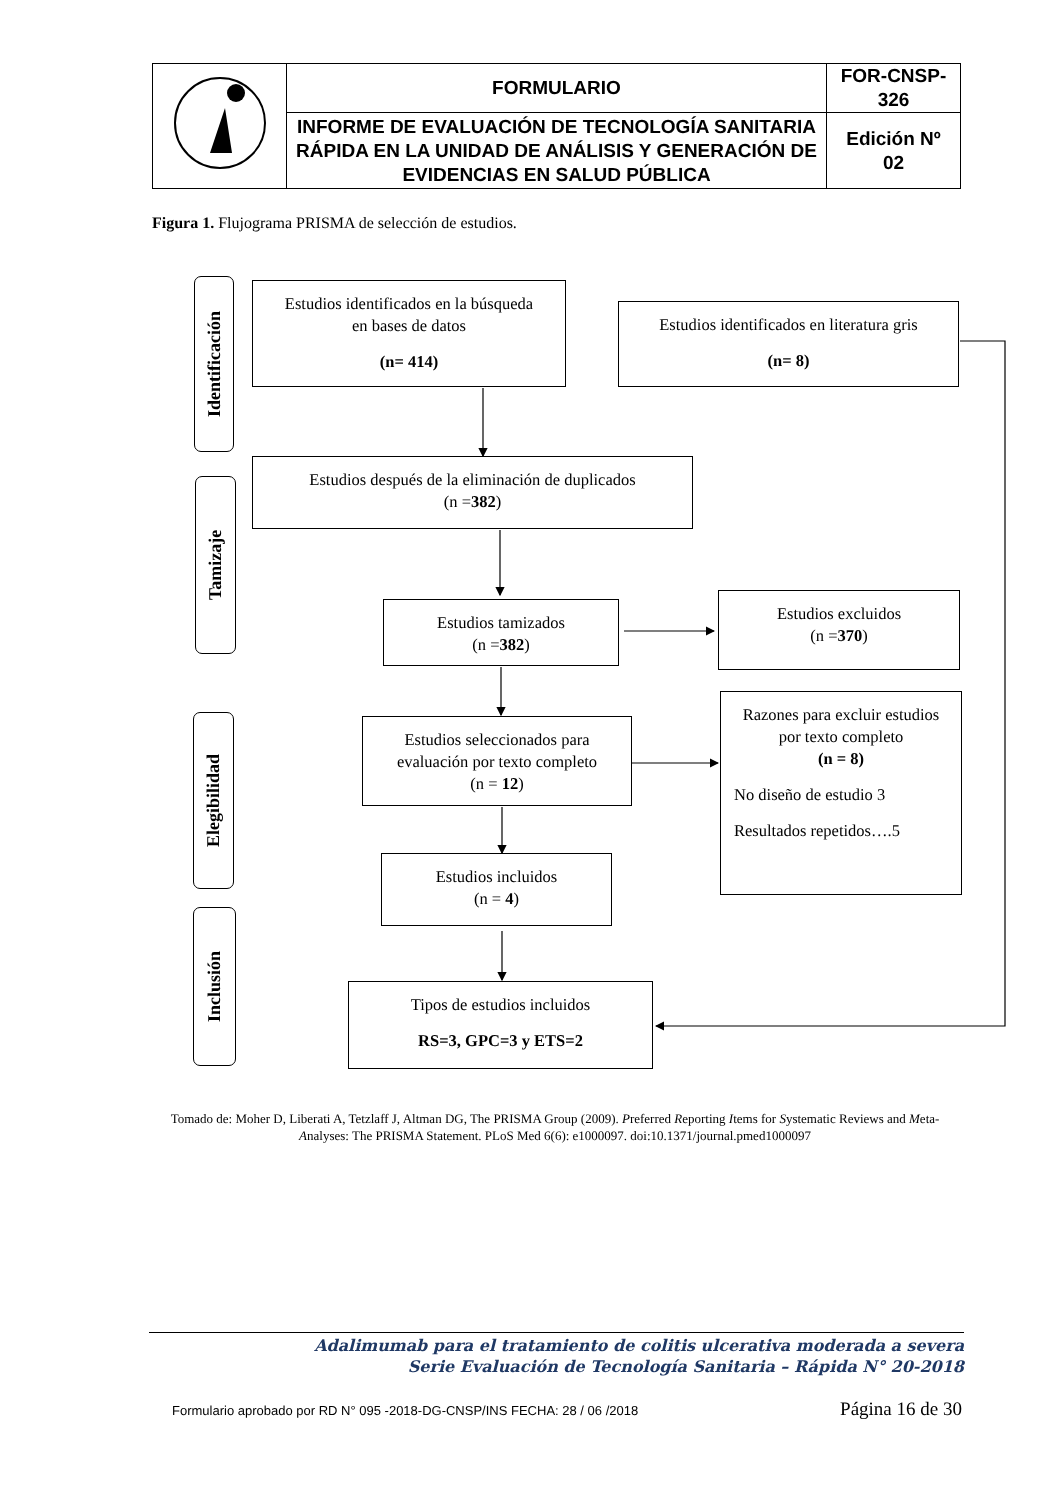| | FORMULARIO | FOR-CNSP- 326 |
| | INFORME DE EVALUACIÓN DE TECNOLOGÍA SANITARIA RÁPIDA EN LA UNIDAD DE ANÁLISIS Y GENERACIÓN DE EVIDENCIAS EN SALUD PÚBLICA | Edición Nº 02 |
Figura 1. Flujograma PRISMA de selección de estudios.
Identificación
Estudios identificados en la búsqueda
en bases de datos
(n= 414)
Estudios identificados en literatura gris
(n= 8)
Tamizaje
Estudios después de la eliminación de duplicados
(n =382)
Estudios tamizados
(n =382)
Estudios excluidos
(n =370)
Elegibilidad
Estudios seleccionados para
evaluación por texto completo
(n = 12)
Razones para excluir estudios
por texto completo
(n = 8)
No diseño de estudio 3
Resultados repetidos….5
Estudios incluidos
(n = 4)
Inclusión
Tipos de estudios incluidos
RS=3, GPC=3 y ETS=2
Tomado de: Moher D, Liberati A, Tetzlaff J, Altman DG, The PRISMA Group (2009). Preferred Reporting Items for Systematic Reviews and Meta-Analyses: The PRISMA Statement. PLoS Med 6(6): e1000097. doi:10.1371/journal.pmed1000097
Adalimumab para el tratamiento de colitis ulcerativa moderada a severa
Serie Evaluación de Tecnología Sanitaria – Rápida N° 20-2018
Formulario aprobado por RD N° 095 -2018-DG-CNSP/INS FECHA: 28 / 06 /2018 Página 16 de 30